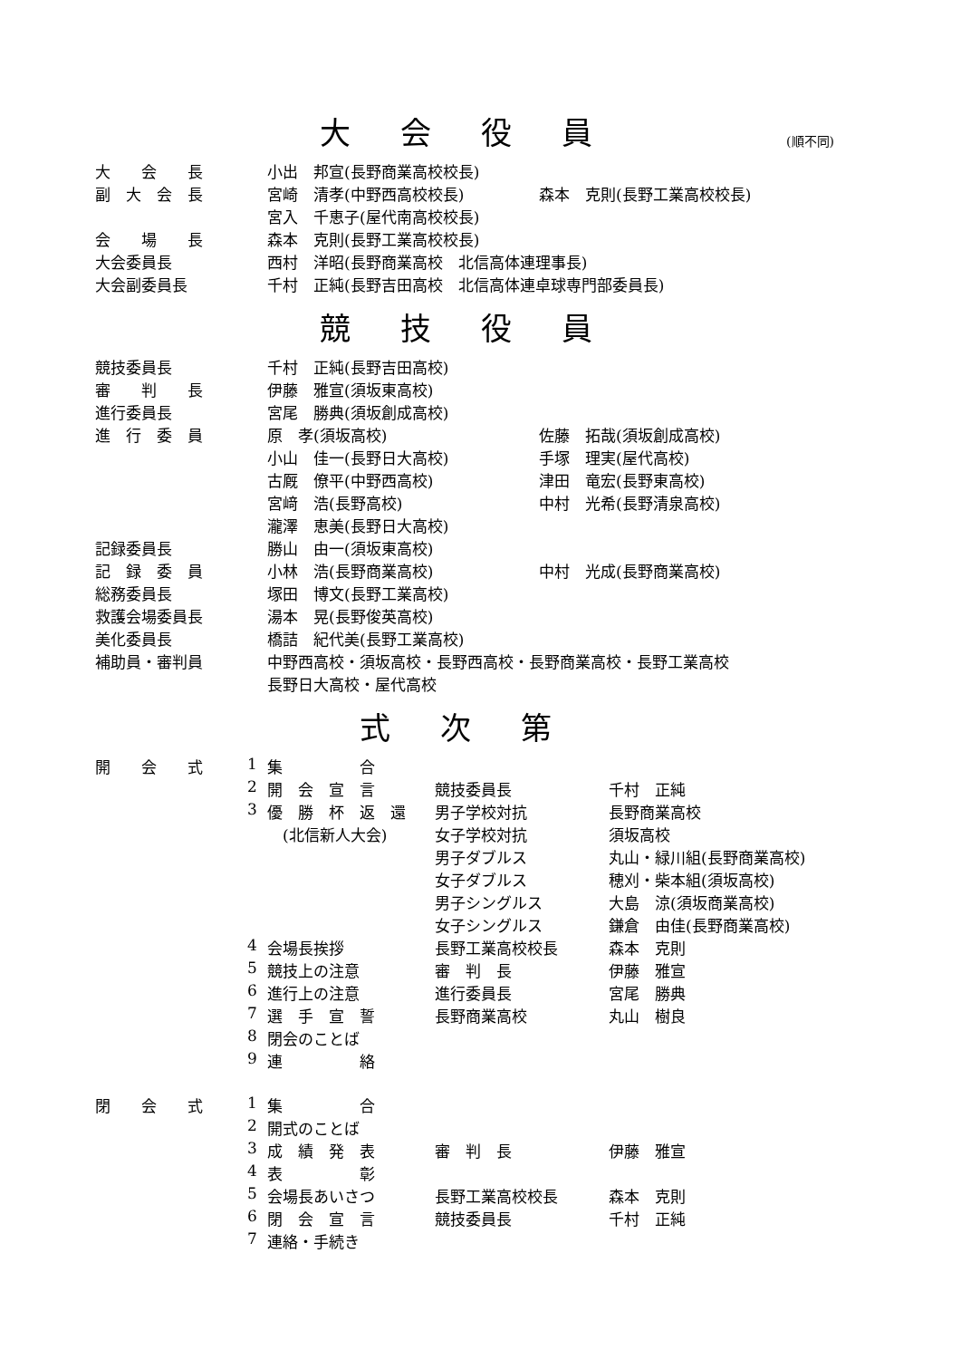大会役員
(順不同)
| 大 会 長 | 小出 邦宣(長野商業高校校長) | |
| 副 大 会 長 | 宮崎 清孝(中野西高校校長) | 森本 克則(長野工業高校校長) |
| | 宮入 千恵子(屋代南高校校長) | |
| 会 場 長 | 森本 克則(長野工業高校校長) | |
| 大会委員長 | 西村 洋昭(長野商業高校 北信高体連理事長) | |
| 大会副委員長 | 千村 正純(長野吉田高校 北信高体連卓球専門部委員長) | |
競技役員
| 競技委員長 | 千村 正純(長野吉田高校) | |
| 審 判 長 | 伊藤 雅宣(須坂東高校) | |
| 進行委員長 | 宮尾 勝典(須坂創成高校) | |
| 進 行 委 員 | 原 孝(須坂高校) | 佐藤 拓哉(須坂創成高校) |
| | 小山 佳一(長野日大高校) | 手塚 理実(屋代高校) |
| | 古厩 僚平(中野西高校) | 津田 竜宏(長野東高校) |
| | 宮﨑 浩(長野高校) | 中村 光希(長野清泉高校) |
| | 瀧澤 恵美(長野日大高校) | |
| 記録委員長 | 勝山 由一(須坂東高校) | |
| 記 録 委 員 | 小林 浩(長野商業高校) | 中村 光成(長野商業高校) |
| 総務委員長 | 塚田 博文(長野工業高校) | |
| 救護会場委員長 | 湯本 晃(長野俊英高校) | |
| 美化委員長 | 橋詰 紀代美(長野工業高校) | |
| 補助員・審判員 | 中野西高校・須坂高校・長野西高校・長野商業高校・長野工業高校 | |
| | 長野日大高校・屋代高校 | |
式次第
| 開 会 式 | 1 | 集 合 | | |
| | 2 | 開 会 宣 言 | 競技委員長 | 千村 正純 |
| | 3 | 優 勝 杯 返 還 | 男子学校対抗 | 長野商業高校 |
| | | (北信新人大会) | 女子学校対抗 | 須坂高校 |
| | | | 男子ダブルス | 丸山・緑川組(長野商業高校) |
| | | | 女子ダブルス | 穂刈・柴本組(須坂高校) |
| | | | 男子シングルス | 大島 涼(須坂商業高校) |
| | | | 女子シングルス | 鎌倉 由佳(長野商業高校) |
| | 4 | 会場長挨拶 | 長野工業高校校長 | 森本 克則 |
| | 5 | 競技上の注意 | 審 判 長 | 伊藤 雅宣 |
| | 6 | 進行上の注意 | 進行委員長 | 宮尾 勝典 |
| | 7 | 選 手 宣 誓 | 長野商業高校 | 丸山 樹良 |
| | 8 | 閉会のことば | | |
| | 9 | 連 絡 | | |
| 閉 会 式 | 1 | 集 合 | | |
| | 2 | 開式のことば | | |
| | 3 | 成 績 発 表 | 審 判 長 | 伊藤 雅宣 |
| | 4 | 表 彰 | | |
| | 5 | 会場長あいさつ | 長野工業高校校長 | 森本 克則 |
| | 6 | 閉 会 宣 言 | 競技委員長 | 千村 正純 |
| | 7 | 連絡・手続き | | |